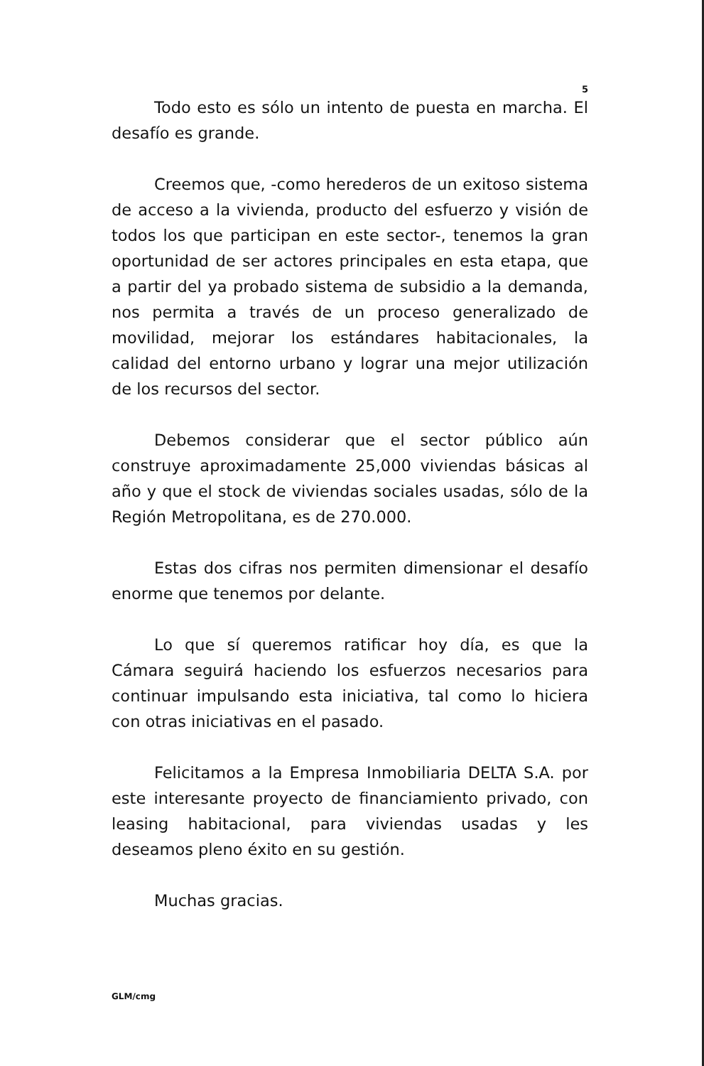5
Todo esto es sólo un intento de puesta en marcha. El desafío es grande.
Creemos que, -como herederos de un exitoso sistema de acceso a la vivienda, producto del esfuerzo y visión de todos los que participan en este sector-, tenemos la gran oportunidad de ser actores principales en esta etapa, que a partir del ya probado sistema de subsidio a la demanda, nos permita a través de un proceso generalizado de movilidad, mejorar los estándares habitacionales, la calidad del entorno urbano y lograr una mejor utilización de los recursos del sector.
Debemos considerar que el sector público aún construye aproximadamente 25,000 viviendas básicas al año y que el stock de viviendas sociales usadas, sólo de la Región Metropolitana, es de 270.000.
Estas dos cifras nos permiten dimensionar el desafío enorme que tenemos por delante.
Lo que sí queremos ratificar hoy día, es que la Cámara seguirá haciendo los esfuerzos necesarios para continuar impulsando esta iniciativa, tal como lo hiciera con otras iniciativas en el pasado.
Felicitamos a la Empresa Inmobiliaria DELTA S.A. por este interesante proyecto de financiamiento privado, con leasing habitacional, para viviendas usadas y les deseamos pleno éxito en su gestión.
Muchas gracias.
GLM/cmg